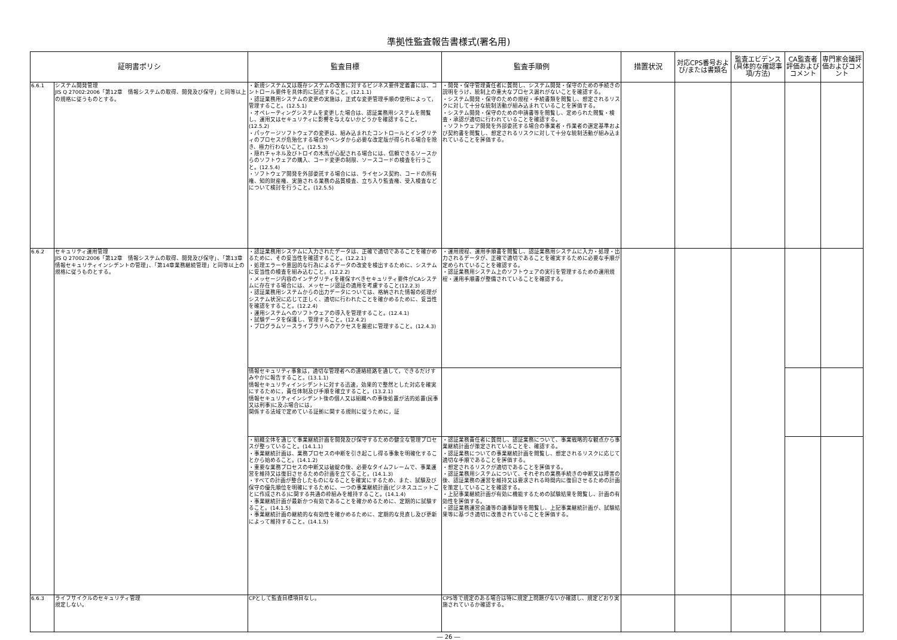準拠性監査報告書様式(署名用)
| 証明書ポリシ | | 監査目標 | 監査手順例 | 措置状況 | 対応CPS番号および/または書類名 | 監査エビデンス(具体的な確認事項/方法) | CA監査者評価およびコメント | 専門家会議評価およびコメント |
| --- | --- | --- | --- | --- | --- | --- | --- | --- |
| 6.6.1 | システム開発管理 JIS Q 27002:2006「第12章 情報システムの取得、開発及び保守」と同等以上の規格に従うものとする。 | ・新規システム又は既存システムの改善に対するビジネス要件定義書には、コントロール要件を具体的に記述すること。(12.1.1) ・認証業務用システムの変更の実施は，正式な変更管理手順の使用によって，管理すること。(12.5.1) ・オペレーティングシステムを変更した場合は、認証業務用システムを閲覧し、運用又はセキュリティに影響を与えないかどうかを確認すること。(12.5.2) ・パッケージソフトウェアの変更は、組み込まれたコントロールとイングリティのプロセスが危殆化する場合やベンダから必要な改定版が得られる場合を除き、極力行わないこと。(12.5.3) ・隠れチャネル及びトロイの木馬が心配される場合には、信頼できるソースからのソフトウェアの購入、コード変更の制限、ソースコードの検査を行うこと。(12.5.4) ・ソフトウェア開発を外部委託する場合には、ライセンス契約、コードの所有権、知的財産権、実施される業務の品質検査、立ち入り監査権、受入検査などについて検討を行うこと。(12.5.5) | ・開発・保守管理責任者に質問し、システム開発・保守のための手続きの説明をうけ、統制上の重大なプロセス漏れがないことを確認する。 ・システム開発・保守のための規程・手続書類を閲覧し、想定されるリスクに対して十分な統制活動が組み込まれていることを評価する。 ・システム開発・保守のための申請書等を閲覧し、定められた閲覧・検査・承認が適切に行われていることを確認する。 ・ソフトウェア開発を外部委託する場合の事業者・作業者の選定基準および契約書を閲覧し、想定されるリスクに対して十分な統制活動が組み込まれていることを評価する。 | | | | | |
| 6.6.2 | セキュリティ運用管理 JIS Q 27002:2006「第12章 情報システムの取得、開発及び保守」、「第13章 情報セキュリティインシデントの管理」、「第14章業務継続管理」と同等以上の規格に従うものとする。 | ・認証業務用システムに入力されたデータは、正確で適切であることを確かめるために、その妥当性を確認すること。(12.2.1) ・処理エラーや意図的な行為によるデータの改変を検出するために、システムに妥当性の検査を組み込むこと。(12.2.2) ・メッセージ内容のインテグリティを確保すべきセキュリティ要件がCAシステムに存在する場合には、メッセージ認証の適用を考慮すること(12.2.3) ・認証業務用システムからの出力データについては、格納された情報の処理がシステム状況に応じて正しく、適切に行われたことを確かめるために、妥当性を確認をすること。(12.2.4) ・運用システムへのソフトウェアの導入を管理すること。(12.4.1) ・試験データを保護し、管理すること。(12.4.2) ・プログラムソースライブラリへのアクセスを厳密に管理すること。(12.4.3) | ・運用規程、運用手順書を閲覧し、認証業務用システムに入力・処理・出力されるデータが、正確で適切であることを確実するために必要な手順が定められていることを確認する。 ・認証業務用システム上のソフトウェアの実行を管理するための運用規程・運用手順書が整備されていることを確認する。 | | | | | |
| | | 情報セキュリティ事象は，適切な管理者への連絡経路を通して，できるだけすみやかに報告すること。(13.1.1) 情報セキュリティインシデントに対する迅速，効果的で整然とした対応を確実にするために，責任体制及び手順を確立すること。(13.2.1) 情報セキュリティインシデント後の個人又は組織への事後処置が法的処置(民事又は刑事)に及ぶ場合には， 関係する法域で定めている証拠に関する規則に従うために，証 | | | | | | |
| | | ・組織全体を通じて事業継続計画を開発及び保守するための健全な管理プロセスが整っていること。(14.1.1) ・事業継続計画は、業務プロセスの中断を引き起こし得る事象を明確化することから始めること。(14.1.2) ・重要な業務プロセスの中断又は破綻の後、必要なタイムフレームで、事業運営を維持又は復旧させるための計画を立てること。(14.1.3) ・すべての計画が整合したものになることを確実にするため、また、試験及び保守の優先順位を明確にするために、一つの事業継続計画(ビジネスユニットごとに作成される)に関する共通の枠組みを維持すること。(14.1.4) ・事業継続計画が最新かつ有効であることを確かめるために、定期的に試験すること。(14.1.5) ・事業継続計画の継続的な有効性を確かめるために、定期的な見直し及び更新によって維持すること。(14.1.5) | ・認証業務責任者に質問し、認証業務について、事業戦略的な観点から事業継続計画が策定されていることを、確認する。 ・認証業務についての事業継続計画を閲覧し、想定されるリスクに応じて適切な手順であることを評価する。 ・想定されるリスクが適切であることを評価する。 ・認証業務用システムについて、それぞれの業務手続きの中断又は障害の後、認証業務の運営を維持又は要求される時間内に復旧させるための計画を策定していることを確認する。 ・上記事業継続計画が有効に機能するための試験結果を閲覧し、計画の有効性を評価する。 ・認証業務運営会議等の議事録等を閲覧し、上記事業継続計画が、試験結果等に基づき適切に改善されていることを評価する。 | | | | | |
| 6.6.3 | ライフサイクルのセキュリティ管理 規定しない。 | CPとして監査目標項目なし。 | CPS等で規定のある場合は特に規定上問題がないか確認し、規定どおり実施されているか確認する。 | | | | | |
― 26 ―